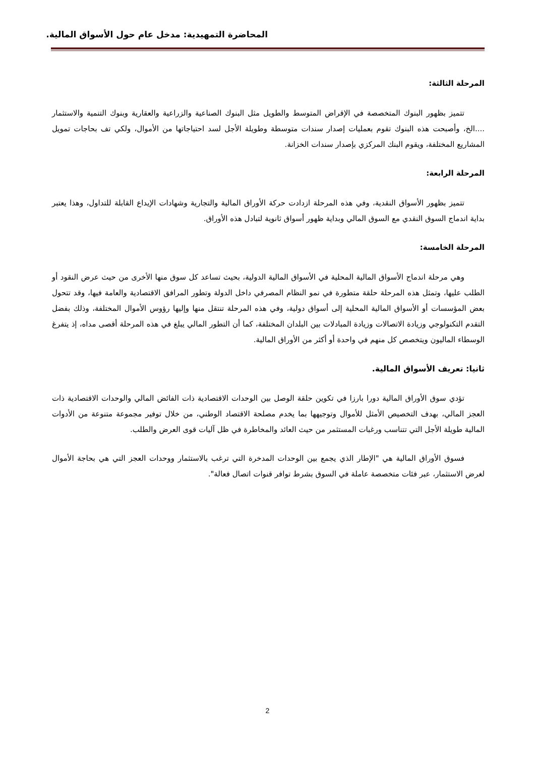المحاضرة التمهيدية: مدخل عام حول الأسواق المالية.
المرحلة الثالثة:
تتميز بظهور البنوك المتخصصة في الإقراض المتوسط والطويل مثل البنوك الصناعية والزراعية والعقارية وبنوك التنمية والاستثمار ....الخ، وأصبحت هذه البنوك تقوم بعمليات إصدار سندات متوسطة وطويلة الأجل لسد احتياجاتها من الأموال، ولكي تف بحاجات تمويل المشاريع المختلفة، ويقوم البنك المركزي بإصدار سندات الخزانة.
المرحلة الرابعة:
تتميز بظهور الأسواق النقدية، وفي هذه المرحلة ازدادت حركة الأوراق المالية والتجارية وشهادات الإيداع القابلة للتداول، وهذا يعتبر بداية اندماج السوق النقدي مع السوق المالي وبداية ظهور أسواق ثانوية لتبادل هذه الأوراق.
المرحلة الخامسة:
وهي مرحلة اندماج الأسواق المالية المحلية في الأسواق المالية الدولية، بحيث تساعد كل سوق منها الأخرى من حيث عرض النقود أو الطلب عليها، وتمثل هذه المرحلة حلقة متطورة في نمو النظام المصرفي داخل الدولة وتطور المرافق الاقتصادية والعامة فيها، وقد تتحول بعض المؤسسات أو الأسواق المالية المحلية إلى أسواق دولية، وفي هذه المرحلة تنتقل منها وإليها رؤوس الأموال المختلفة، وذلك بفضل التقدم التكنولوجي وزيادة الاتصالات وزيادة المبادلات بين البلدان المختلفة، كما أن التطور المالي يبلغ في هذه المرحلة أقصى مداه، إذ يتفرغ الوسطاء الماليون ويتخصص كل منهم في واحدة أو أكثر من الأوراق المالية.
ثانيا: تعريف الأسواق المالية.
تؤدي سوق الأوراق المالية دورا بارزا في تكوين حلقة الوصل بين الوحدات الاقتصادية ذات الفائض المالي والوحدات الاقتصادية ذات العجز المالي، بهدف التخصيص الأمثل للأموال وتوجيهها بما يخدم مصلحة الاقتصاد الوطني، من خلال توفير مجموعة متنوعة من الأدوات المالية طويلة الأجل التي تتناسب ورغبات المستثمر من حيث العائد والمخاطرة في ظل آليات قوى العرض والطلب.
فسوق الأوراق المالية هي "الإطار الذي يجمع بين الوحدات المدخرة التي ترغب بالاستثمار ووحدات العجز التي هي بحاجة الأموال لغرض الاستثمار، عبر فئات متخصصة عاملة في السوق بشرط توافر قنوات اتصال فعالة".
2